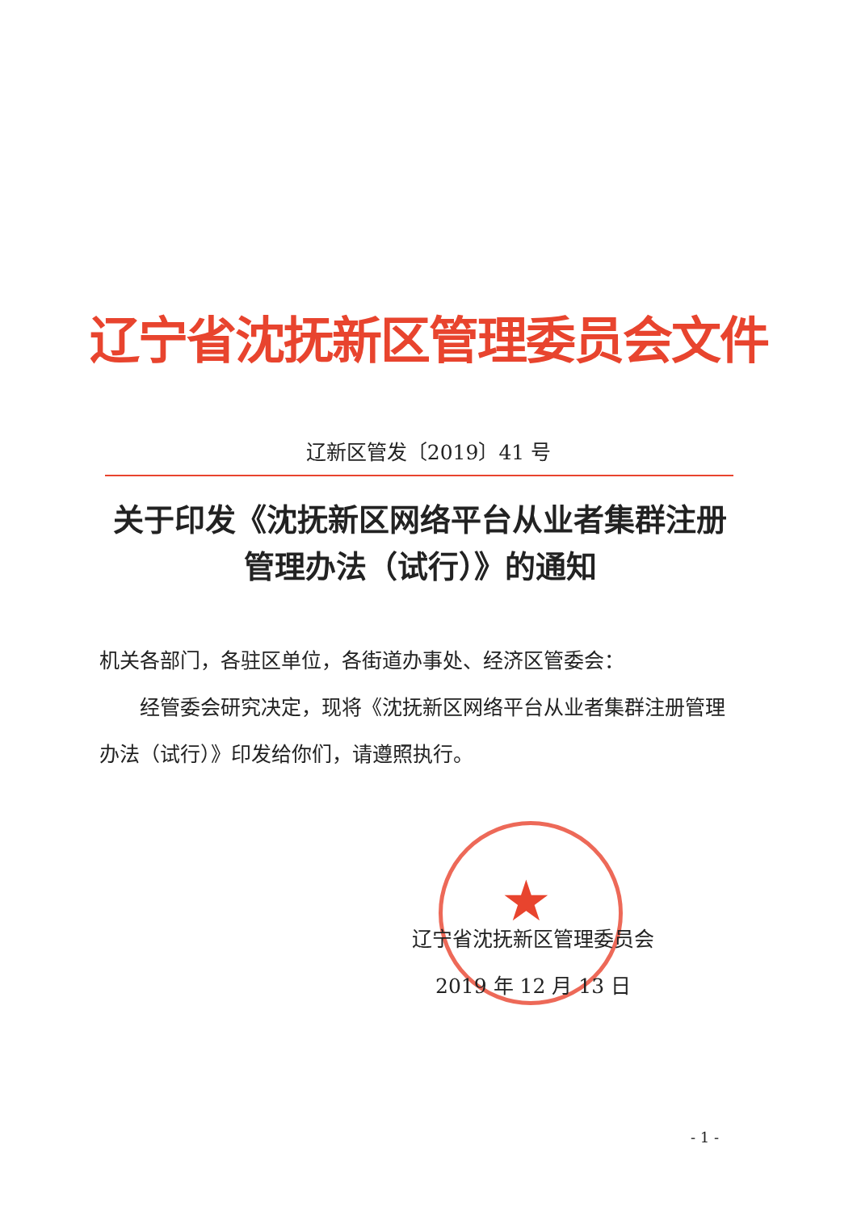辽宁省沈抚新区管理委员会文件
辽新区管发〔2019〕41 号
关于印发《沈抚新区网络平台从业者集群注册
管理办法（试行）》的通知
机关各部门，各驻区单位，各街道办事处、经济区管委会：
经管委会研究决定，现将《沈抚新区网络平台从业者集群注册管理办法（试行）》印发给你们，请遵照执行。
★
辽宁省沈抚新区管理委员会
2019 年 12 月 13 日
- 1 -